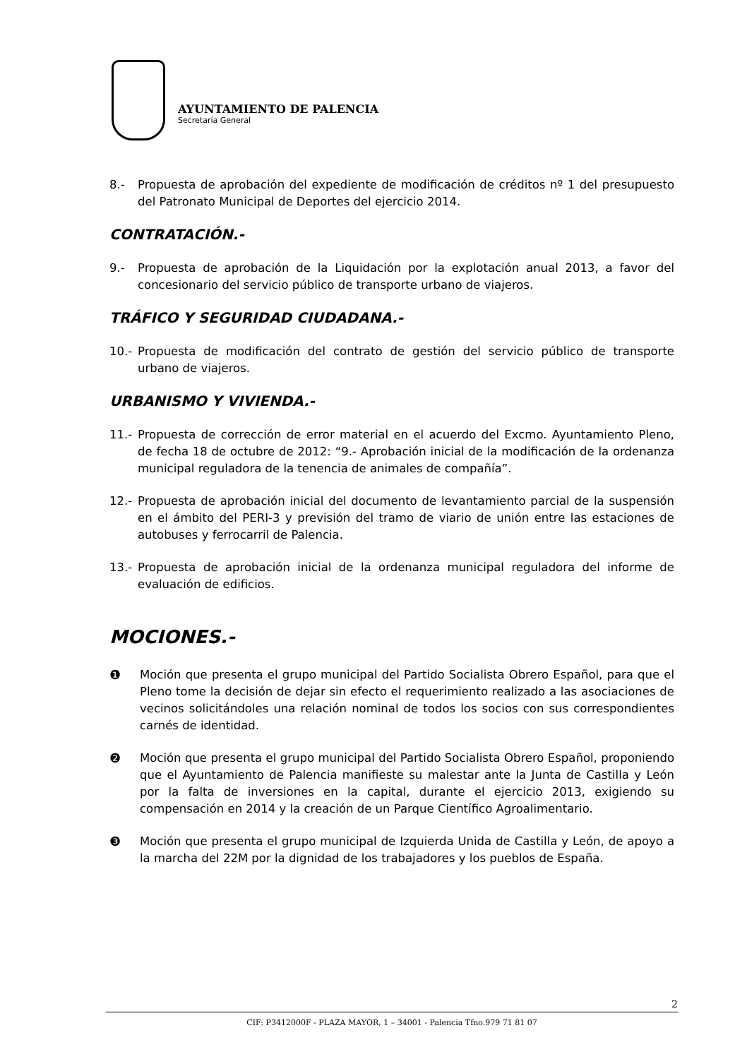AYUNTAMIENTO DE PALENCIA
Secretaría General
8.- Propuesta de aprobación del expediente de modificación de créditos nº 1 del presupuesto del Patronato Municipal de Deportes del ejercicio 2014.
CONTRATACIÓN.-
9.- Propuesta de aprobación de la Liquidación por la explotación anual 2013, a favor del concesionario del servicio público de transporte urbano de viajeros.
TRÁFICO Y SEGURIDAD CIUDADANA.-
10.- Propuesta de modificación del contrato de gestión del servicio público de transporte urbano de viajeros.
URBANISMO Y VIVIENDA.-
11.- Propuesta de corrección de error material en el acuerdo del Excmo. Ayuntamiento Pleno, de fecha 18 de octubre de 2012: “9.- Aprobación inicial de la modificación de la ordenanza municipal reguladora de la tenencia de animales de compañía”.
12.- Propuesta de aprobación inicial del documento de levantamiento parcial de la suspensión en el ámbito del PERI-3 y previsión del tramo de viario de unión entre las estaciones de autobuses y ferrocarril de Palencia.
13.- Propuesta de aprobación inicial de la ordenanza municipal reguladora del informe de evaluación de edificios.
MOCIONES.-
❶ Moción que presenta el grupo municipal del Partido Socialista Obrero Español, para que el Pleno tome la decisión de dejar sin efecto el requerimiento realizado a las asociaciones de vecinos solicitándoles una relación nominal de todos los socios con sus correspondientes carnés de identidad.
❷ Moción que presenta el grupo municipal del Partido Socialista Obrero Español, proponiendo que el Ayuntamiento de Palencia manifieste su malestar ante la Junta de Castilla y León por la falta de inversiones en la capital, durante el ejercicio 2013, exigiendo su compensación en 2014 y la creación de un Parque Científico Agroalimentario.
❸ Moción que presenta el grupo municipal de Izquierda Unida de Castilla y León, de apoyo a la marcha del 22M por la dignidad de los trabajadores y los pueblos de España.
2
CIF: P3412000F - PLAZA MAYOR, 1 – 34001 - Palencia Tfno.979 71 81 07